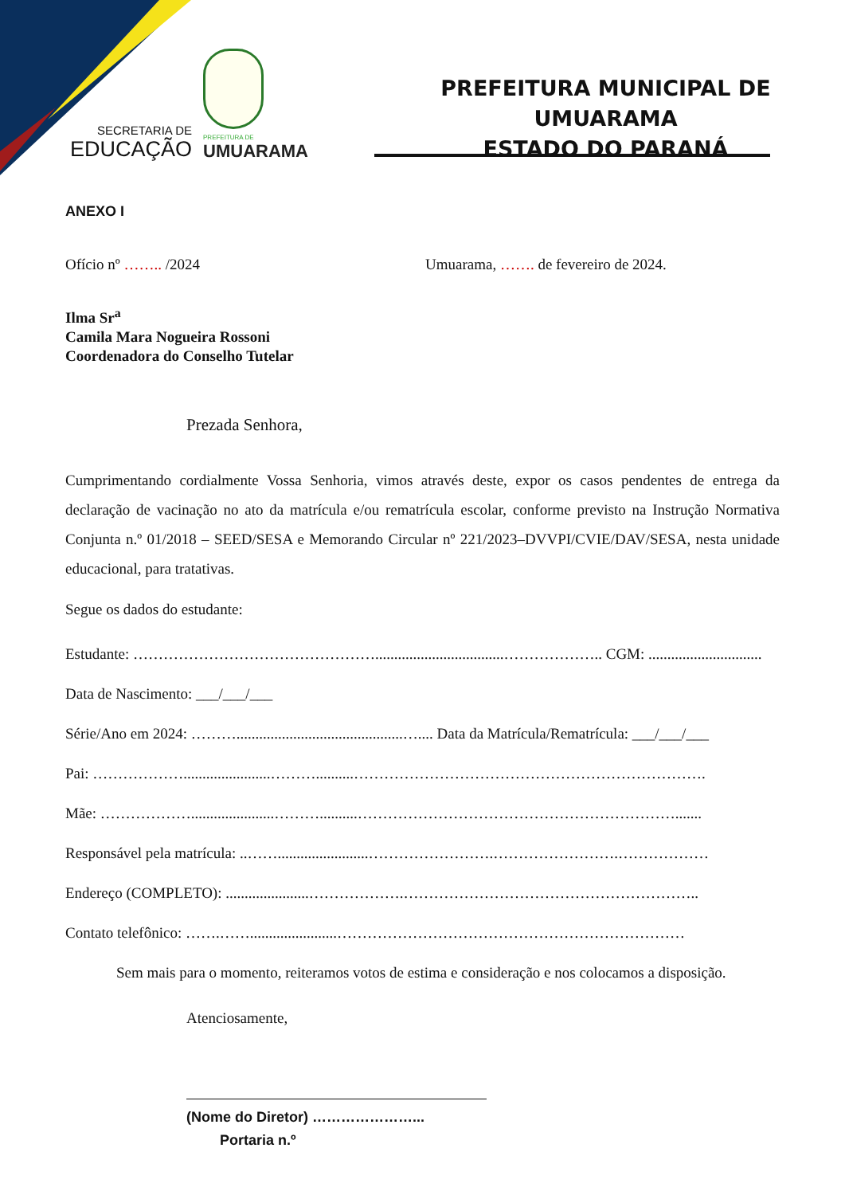SECRETARIA DE
EDUCAÇÃO
PREFEITURA DE
UMUARAMA
PREFEITURA MUNICIPAL DE UMUARAMA
ESTADO DO PARANÁ
ANEXO I
Ofício nº …….. /2024 Umuarama, ……. de fevereiro de 2024.
Ilma Sr<sup>a</sup>
Camila Mara Nogueira Rossoni
Coordenadora do Conselho Tutelar
Prezada Senhora,
Cumprimentando cordialmente Vossa Senhoria, vimos através deste, expor os casos pendentes de entrega da declaração de vacinação no ato da matrícula e/ou rematrícula escolar, conforme previsto na Instrução Normativa Conjunta n.º 01/2018 – SEED/SESA e Memorando Circular nº 221/2023–DVVPI/CVIE/DAV/SESA, nesta unidade educacional, para tratativas.
Segue os dados do estudante:
Estudante: …………………………………………..................................……………….. CGM: ..............................
Data de Nascimento: ___/___/___
Série/Ano em 2024: ………............................................….... Data da Matrícula/Rematrícula: ___/___/___
Pai: ……………….......................………..........…………………………………………………………….
Mãe: ………………......................………..........……………………………………………………….......
Responsável pela matrícula: ..……........................…………………….…………………….………………
Endereço (COMPLETO): ......................……………….…………………………………………………..
Contato telefônico: …….…….......................……………………………………………………………
Sem mais para o momento, reiteramos votos de estima e consideração e nos colocamos a disposição.
Atenciosamente,
(Nome do Diretor) …………………...
Portaria n.º